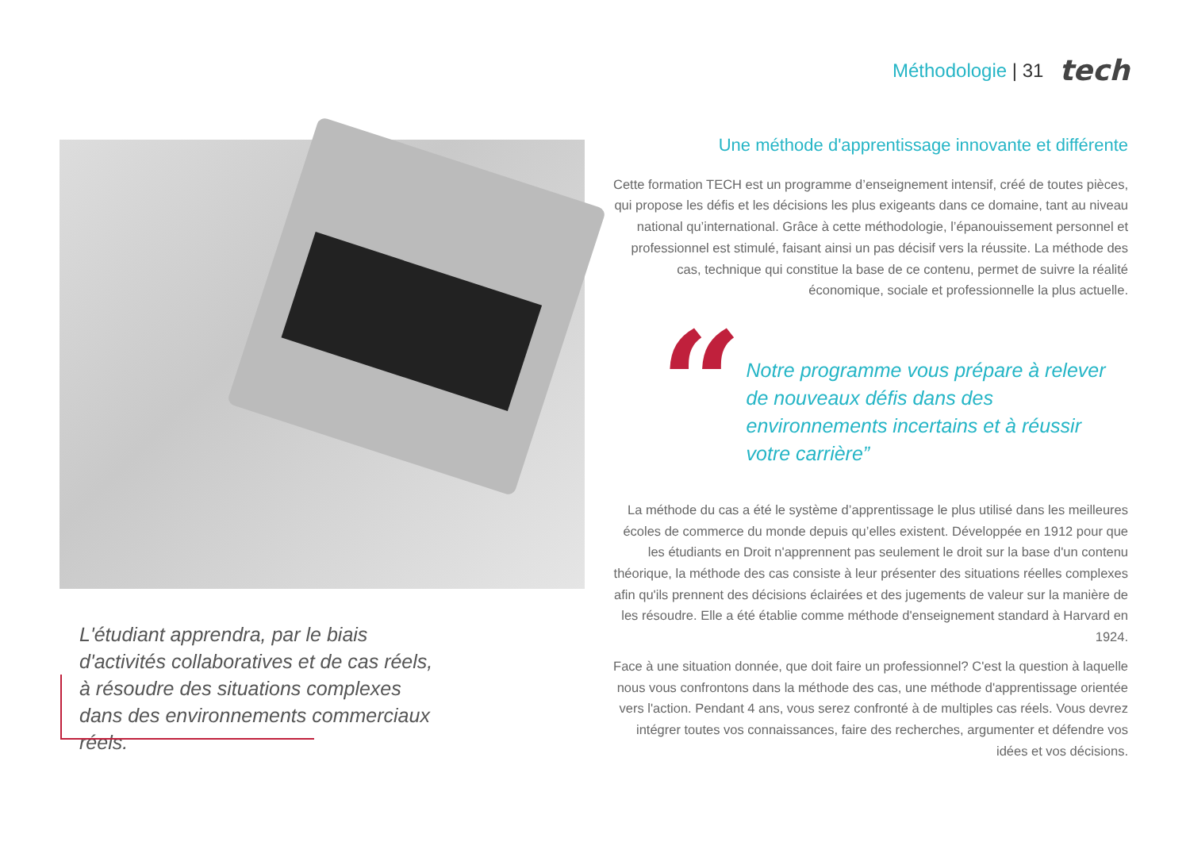Méthodologie | 31
tech
L'étudiant apprendra, par le biais d'activités collaboratives et de cas réels, à résoudre des situations complexes dans des environnements commerciaux réels.
Une méthode d'apprentissage innovante et différente
Cette formation TECH est un programme d’enseignement intensif, créé de toutes pièces, qui propose les défis et les décisions les plus exigeants dans ce domaine, tant au niveau national qu’international. Grâce à cette méthodologie, l’épanouissement personnel et professionnel est stimulé, faisant ainsi un pas décisif vers la réussite. La méthode des cas, technique qui constitue la base de ce contenu, permet de suivre la réalité économique, sociale et professionnelle la plus actuelle.
“
Notre programme vous prépare à relever de nouveaux défis dans des environnements incertains et à réussir votre carrière”
La méthode du cas a été le système d’apprentissage le plus utilisé dans les meilleures écoles de commerce du monde depuis qu’elles existent. Développée en 1912 pour que les étudiants en Droit n'apprennent pas seulement le droit sur la base d'un contenu théorique, la méthode des cas consiste à leur présenter des situations réelles complexes afin qu'ils prennent des décisions éclairées et des jugements de valeur sur la manière de les résoudre. Elle a été établie comme méthode d'enseignement standard à Harvard en 1924.
Face à une situation donnée, que doit faire un professionnel? C'est la question à laquelle nous vous confrontons dans la méthode des cas, une méthode d'apprentissage orientée vers l'action. Pendant 4 ans, vous serez confronté à de multiples cas réels. Vous devrez intégrer toutes vos connaissances, faire des recherches, argumenter et défendre vos idées et vos décisions.